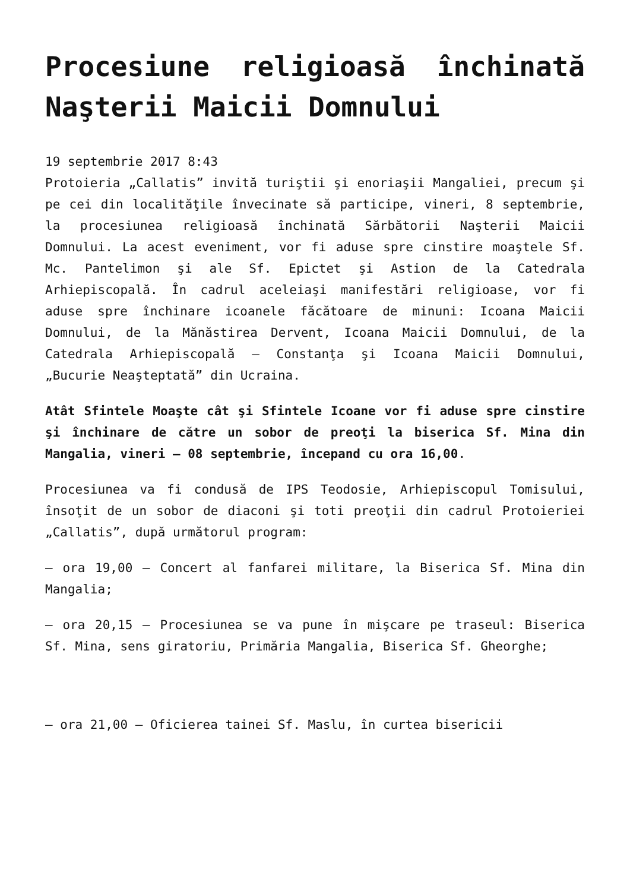Procesiune religioasă închinată Naşterii Maicii Domnului
19 septembrie 2017 8:43
Protoieria „Callatis” invită turiştii şi enoriaşii Mangaliei, precum şi pe cei din localităţile învecinate să participe, vineri, 8 septembrie, la procesiunea religioasă închinată Sărbătorii Naşterii Maicii Domnului. La acest eveniment, vor fi aduse spre cinstire moaştele Sf. Mc. Pantelimon şi ale Sf. Epictet şi Astion de la Catedrala Arhiepiscopală. În cadrul aceleiaşi manifestări religioase, vor fi aduse spre închinare icoanele făcătoare de minuni: Icoana Maicii Domnului, de la Mănăstirea Dervent, Icoana Maicii Domnului, de la Catedrala Arhiepiscopală – Constanţa şi Icoana Maicii Domnului, „Bucurie Neaşteptată” din Ucraina.
Atât Sfintele Moaşte cât şi Sfintele Icoane vor fi aduse spre cinstire şi închinare de către un sobor de preoţi la biserica Sf. Mina din Mangalia, vineri – 08 septembrie, începand cu ora 16,00.
Procesiunea va fi condusă de IPS Teodosie, Arhiepiscopul Tomisului, însoţit de un sobor de diaconi şi toti preoţii din cadrul Protoieriei „Callatis”, după următorul program:
– ora 19,00 – Concert al fanfarei militare, la Biserica Sf. Mina din Mangalia;
– ora 20,15 – Procesiunea se va pune în mişcare pe traseul: Biserica Sf. Mina, sens giratoriu, Primăria Mangalia, Biserica Sf. Gheorghe;
– ora 21,00 – Oficierea tainei Sf. Maslu, în curtea bisericii